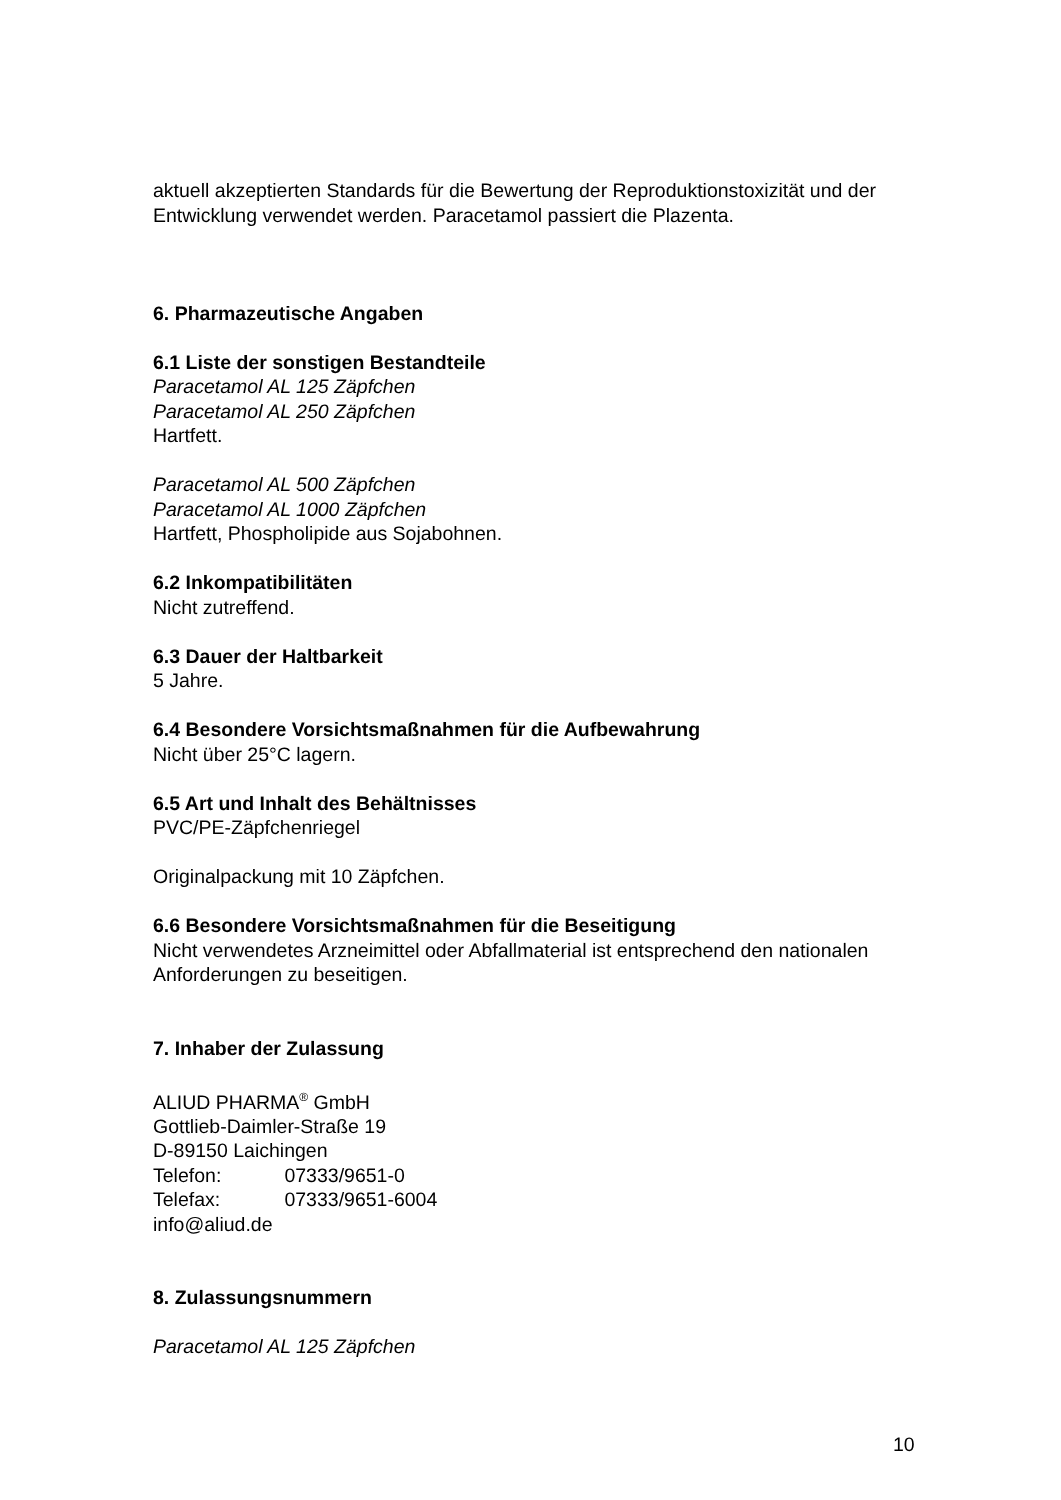aktuell akzeptierten Standards für die Bewertung der Reproduktionstoxizität und der Entwicklung verwendet werden. Paracetamol passiert die Plazenta.
6. Pharmazeutische Angaben
6.1 Liste der sonstigen Bestandteile
Paracetamol AL 125 Zäpfchen
Paracetamol AL 250 Zäpfchen
Hartfett.
Paracetamol AL 500 Zäpfchen
Paracetamol AL 1000 Zäpfchen
Hartfett, Phospholipide aus Sojabohnen.
6.2 Inkompatibilitäten
Nicht zutreffend.
6.3 Dauer der Haltbarkeit
5 Jahre.
6.4 Besondere Vorsichtsmaßnahmen für die Aufbewahrung
Nicht über 25°C lagern.
6.5 Art und Inhalt des Behältnisses
PVC/PE-Zäpfchenriegel
Originalpackung mit 10 Zäpfchen.
6.6 Besondere Vorsichtsmaßnahmen für die Beseitigung
Nicht verwendetes Arzneimittel oder Abfallmaterial ist entsprechend den nationalen Anforderungen zu beseitigen.
7. Inhaber der Zulassung
ALIUD PHARMA<sup>®</sup> GmbH
Gottlieb-Daimler-Straße 19
D-89150 Laichingen
Telefon: 07333/9651-0
Telefax: 07333/9651-6004
info@aliud.de
8. Zulassungsnummern
Paracetamol AL 125 Zäpfchen
10